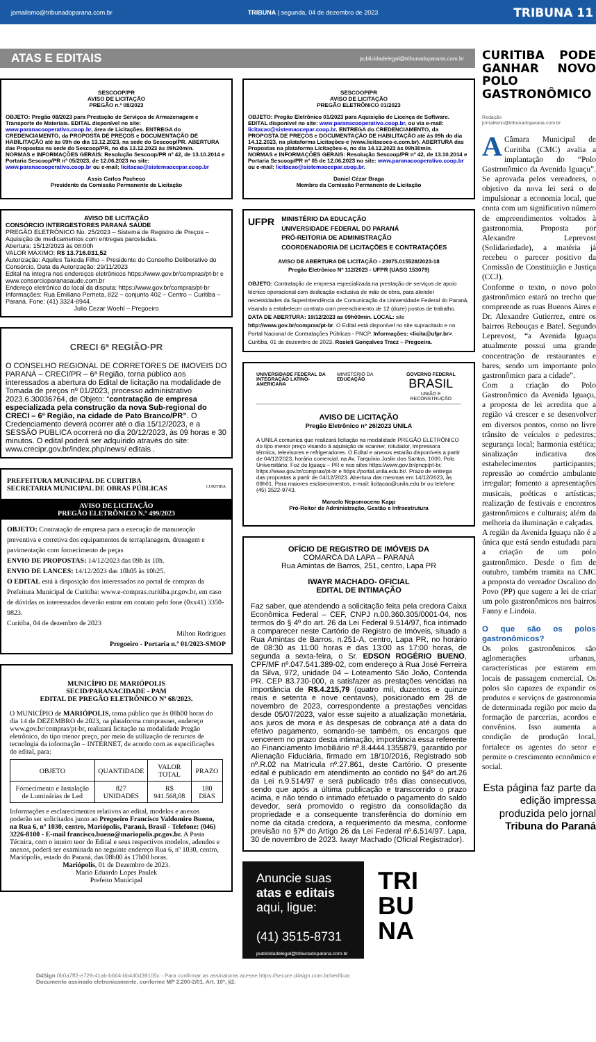jornalismo@tribunadoparana.com.br TRIBUNA | segunda, 04 de dezembro de 2023 TRIBUNA 11
ATAS E EDITAIS publicidadelegal@tribunadoparana.com.br
SESCOOP/PR
AVISO DE LICITAÇÃO
PREGÃO n.º 08/2023
OBJETO: Pregão 08/2023 para Prestação de Serviços de Armazenagem e Transporte de Materiais. EDITAL disponível no site: www.paranacooperativo.coop.br, área de Licitações. ENTREGA do CREDENCIAMENTO, da PROPOSTA DE PREÇOS e DOCUMENTAÇÃO DE HABILITAÇÃO até às 09h do dia 13.12.2023, na sede do Sescoop/PR. ABERTURA das Propostas na sede do Sescoop/PR, no dia 13.12.2023 às 09h20min.
NORMAS e INFORMAÇÕES GERAIS: Resolução Sescoop/PR nº 42, de 13.10.2014 e Portaria Sescoop/PR nº 05/2023, de 12.06.2023 no site: www.paranacooperativo.coop.br ou e-mail: licitacao@sistemaocepar.coop.br
Assis Carlos Pacheco
Presidente da Comissão Permanente de Licitação
AVISO DE LICITAÇÃO
CONSÓRCIO INTERGESTORES PARANÁ SAÚDE
PREGÃO ELETRÔNICO No. 25/2023 – Sistema de Registro de Preços – Aquisição de medicamentos com entregas parceladas.
Abertura: 15/12/2023 às 08:00h
VALOR MÁXIMO: R$ 13.716.031,52
Autorização: Aquiles Takeda Filho – Presidente do Conselho Deliberativo do Consórcio. Data da Autorização: 29/11/2023
Edital na íntegra nos endereços eletrônicos https://www.gov.br/compras/pt-br e www.consorcioparanasaude.com.br
Endereço eletrônico do local da disputa: https://www.gov.br/compras/pt-br
Informações: Rua Emiliano Perneta, 822 – conjunto 402 – Centro – Curitiba – Paraná. Fone: (41) 3324-8944.
Julio Cezar Woehl – Pregoeiro
CRECI 6ª REGIÃO·PR
O CONSELHO REGIONAL DE CORRETORES DE IMOVEIS DO PARANÁ – CRECI/PR – 6ª Região, torna público aos interessados a abertura do Edital de licitação na modalidade de Tomada de preços nº 01/2023, processo administrativo 2023.6.30036764, de Objeto: “contratação de empresa especializada pela construção da nova Sub-regional do CRECI – 6ª Região, na cidade de Pato Branco/PR”. O Credenciamento deverá ocorrer até o dia 15/12/2023, e a SESSÃO PÚBLICA ocorrerá no dia 20/12/2023, às 09 horas e 30 minutos. O edital poderá ser adquirido através do site: www.crecipr.gov.br/index.php/news/ editais .
PREFEITURA MUNICIPAL DE CURITIBA
SECRETARIA MUNICIPAL DE OBRAS PÚBLICAS CURITIBA
AVISO DE LICITAÇÃO
PREGÃO ELETRÔNICO N.º 499/2023
OBJETO: Contratação de empresa para a execução de manutenção preventiva e corretiva dos equipamentos de terraplanagem, drenagem e pavimentação com fornecimento de peças
ENVIO DE PROPOSTAS: 14/12/2023 das 09h às 10h.
ENVIO DE LANCES: 14/12/2023 das 10h05 às 10h25.
O EDITAL está à disposição dos interessados no portal de compras da Prefeitura Municipal de Curitiba: www.e-compras.curitiba.pr.gov.br, em caso de dúvidas os interessados deverão entrar em contato pelo fone (0xx41) 3350-9823.
Curitiba, 04 de dezembro de 2023
Milton Rodrigues
Pregoeiro - Portaria n.º 01/2023-SMOP
MUNICÍPIO DE MARIÓPOLIS
SECID/PARANACIDADE - PAM
EDITAL DE PREGÃO ELETRÔNICO Nº 68/2023.
O MUNICÍPIO de MARIÓPOLIS, torna público que às 08h00 horas do dia 14 de DEZEMBRO de 2023, na plataforma comprasnet, endereço www.gov.br/compras/pt-br, realizará licitação na modalidade Pregão eletrônico, do tipo menor preço, por meio da utilização de recursos de tecnologia da informação – INTERNET, de acordo com as especificações do edital, para:
| OBJETO | QUANTIDADE | VALOR TOTAL | PRAZO |
| Fornecimento e Instalação de Luminárias de Led | 827 UNIDADES | R$ 941.568,08 | 180 DIAS |
Informações e esclarecimentos relativos ao edital, modelos e anexos poderão ser solicitados junto ao Pregoeiro Francisco Valdomiro Bueno, na Rua 6, nº 1030, centro, Mariópolis, Paraná, Brasil - Telefone: (046) 3226-8100 - E-mail francisco.bueno@mariopolis.pr.gov.br. A Pasta Técnica, com o inteiro teor do Edital e seus respectivos modelos, adendos e anexos, poderá ser examinada no seguinte endereço Rua 6, nº 1030, centro, Mariópolis, estado do Paraná, das 08h00 às 17h00 horas.
Mariópolis, 01 de Dezembro de 2023.
Mario Eduardo Lopes Paulek
Prefeito Municipal
SESCOOP/PR
AVISO DE LICITAÇÃO
PREGÃO ELETRÔNICO 01/2023
OBJETO: Pregão Eletrônico 01/2023 para Aquisição de Licença de Software. EDITAL disponível no site: www.paranacooperativo.coop.br, ou via e-mail: licitacao@sistemaocepar.coop.br. ENTREGA do CREDENCIAMENTO, da PROPOSTA DE PREÇOS e DOCUMENTAÇÃO DE HABILITAÇÃO até às 09h do dia 14.12.2023, na plataforma Licitações-e (www.licitacoes-e.com.br). ABERTURA das Propostas na plataforma Licitações-e, no dia 14.12.2023 às 09h30min.
NORMAS e INFORMAÇÕES GERAIS: Resolução Sescoop/PR nº 42, de 13.10.2014 e Portaria Sescoop/PR nº 05 de 12.06.2023 no site: www.paranacooperativo.coop.br ou e-mail: licitacao@sistemaocepar.coop.br.
Daniel Cézar Braga
Membro da Comissão Permanente de Licitação
UFPR MINISTÉRIO DA EDUCAÇÃO
UNIVERSIDADE FEDERAL DO PARANÁ
PRÓ-REITORIA DE ADMINISTRAÇÃO
COORDENADORIA DE LICITAÇÕES E CONTRATAÇÕES
AVISO DE ABERTURA DE LICITAÇÃO - 23075.015528/2023-18
Pregão Eletrônico Nº 112/2023 - UFPR (UASG 153079)
OBJETO: Contratação de empresa especializada na prestação de serviços de apoio técnico operacional com dedicação exclusiva de mão de obra, para atender necessidades da Superintendência de Comunicação da Universidade Federal do Paraná, visando a estabelecer contrato com preenchimento de 12 (doze) postos de trabalho. DATA DE ABERTURA: 19/12/2023 as 09h00min. LOCAL: site http://www.gov.br/compras/pt-br. O Edital está disponível no site supracitado e no Portal Nacional de Contratações Públicas - PNCP. Informações: <licita@ufpr.br>. Curitiba, 01 de dezembro de 2023. Rosieli Gonçalves Tracz – Pregoeira.
UNIVERSIDADE FEDERAL DA
INTEGRAÇÃO LATINO-AMERICANA MINISTÉRIO DA EDUCAÇÃO GOVERNO FEDERAL
BRASIL
UNIÃO E RECONSTRUÇÃO
AVISO DE LICITAÇÃO
Pregão Eletrônico nº 26/2023 UNILA
A UNILA comunica que realizará licitação na modalidade PREGÃO ELETRÔNICO do tipo menor preço visando à aquisição de scanner, rotulador, impressora térmica, televisores e refrigeradores. O Edital e anexos estarão disponíveis a partir de 04/12/2023, horário comercial, na Av. Tarquínio Joslin dos Santos, 1000, Polo Universitário, Foz do Iguaçu – PR e nos sites https://www.gov.br/pncp/pt-br, https://www.gov.br/compras/pt-br e https://portal.unila.edu.br/. Prazo de entrega das propostas a partir de 04/12/2023. Abertura das mesmas em 14/12/2023, às 09h01. Para maiores esclarecimentos, e-mail: licitacao@unila.edu.br ou telefone (45) 3522-9743.
Marcelo Nepomoceno Kapp
Pró-Reitor de Administração, Gestão e Infraestrutura
OFÍCIO DE REGISTRO DE IMÓVEIS DA
COMARCA DA LAPA – PARANÁ
Rua Amintas de Barros, 251, centro, Lapa PR
IWAYR MACHADO- OFICIAL
EDITAL DE INTIMAÇÃO
Faz saber, que atendendo a solicitação feita pela credora Caixa Econômica Federal – CEF, CNPJ n.00.360.305/0001-04, nos termos do § 4º do art. 26 da Lei Federal 9.514/97, fica intimado a comparecer neste Cartório de Registro de Imóveis, situado a Rua Amintas de Barros, n.251-A, centro, Lapa PR, no horário de 08:30 as 11:00 horas e das 13:00 as 17:00 horas, de segunda a sexta-feira, o Sr. EDSON ROGÉRIO BUENO, CPF/MF nº.047.541.389-02, com endereço à Rua José Ferreira da Silva, 972, unidade 04 – Loteamento São João, Contenda PR. CEP 83.730-000, a satisfazer as prestações vencidas na importância de R$.4.215,79 (quatro mil, duzentos e quinze reais e setenta e nove centavos), posicionado em 28 de novembro de 2023, correspondente a prestações vencidas desde 05/07/2023, valor esse sujeito a atualização monetária, aos juros de mora e às despesas de cobrança até a data do efetivo pagamento, somando-se também, os encargos que vencerem no prazo desta intimação, importância essa referente ao Financiamento Imobiliário nº.8.4444.1355879, garantido por Alienação Fiduciária, firmado em 18/10/2016, Registrado sob nº.R.02 na Matrícula nº.27.861, deste Cartório. O presente edital é publicado em atendimento ao contido no §4º do art.26 da Lei n.9.514/97 e será publicado três dias consecutivos, sendo que após a última publicação e transcorrido o prazo acima, e não tendo o intimado efetuado o pagamento do saldo devedor, será promovido o registro da consolidação da propriedade e a consequente transferência do domínio em nome da citada credora, a requerimento da mesma, conforme previsão no §7º do Artigo 26 da Lei Federal nº.6.514/97. Lapa, 30 de novembro de 2023. Iwayr Machado (Oficial Registrador).
Anuncie suas
atas e editais
aqui, ligue:
(41) 3515-8731
publicidadelegal@tribunadoparana.com.br
TRI
BU
NA
D4Sign 0b0a7ff2-e729-41ab-b664-bb4d0d39105c - Para confirmar as assinaturas acesse https://secure.d4sign.com.br/verificar
Documento assinado eletronicamente, conforme MP 2.200-2/01, Art. 10º, §2.
CURITIBA PODE GANHAR NOVO POLO GASTRONÔMICO
Redação
jornalismo@tribunadoparana.com.br
ACâmara Municipal de Curitiba (CMC) avalia a implantação do “Polo Gastronômico da Avenida Iguaçu”. Se aprovada pelos vereadores, o objetivo da nova lei será o de impulsionar a economia local, que conta com um significativo número de empreendimentos voltados à gastronomia. Proposta por Alexandre Leprevost (Solidariedade), a matéria já recebeu o parecer positivo da Comissão de Constituição e Justiça (CCJ).
Conforme o texto, o novo polo gastronômico estará no trecho que compreende as ruas Buenos Aires e Dr. Alexandre Gutierrez, entre os bairros Rebouças e Batel. Segundo Leprevost, “a Avenida Iguaçu atualmente possui uma grande concentração de restaurantes e bares, sendo um importante polo gastronômico para a cidade”.
Com a criação do Polo Gastronômico da Avenida Iguaçu, a proposta de lei acredita que a região vá crescer e se desenvolver em diversos pontos, como no livre trânsito de veículos e pedestres; segurança local; harmonia estética; sinalização indicativa dos estabelecimentos participantes; repressão ao comércio ambulante irregular; fomento a apresentações musicais, poéticas e artísticas; realização de festivais e encontros gastronômicos e culturais; além da melhoria da iluminação e calçadas.
A região da Avenida Iguaçu não é a única que está sendo estudada para a criação de um polo gastronômico. Desde o fim de outubro, também tramita na CMC a proposta do vereador Oscalino do Povo (PP) que sugere a lei de criar um polo gastronômicos nos bairros Fanny e Lindoia.
O que são os polos gastronômicos?
Os polos gastronômicos são aglomerações urbanas, características por estarem em locais de passagem comercial. Os polos são capazes de expandir os produtos e serviços de gastronomia de determinada região por meio da formação de parcerias, acordos e convênios. Isso aumenta a condição de produção local, fortalece os agentes do setor e permite o crescimento econômico e social.
Esta página faz parte da edição impressa produzida pelo jornal Tribuna do Paraná